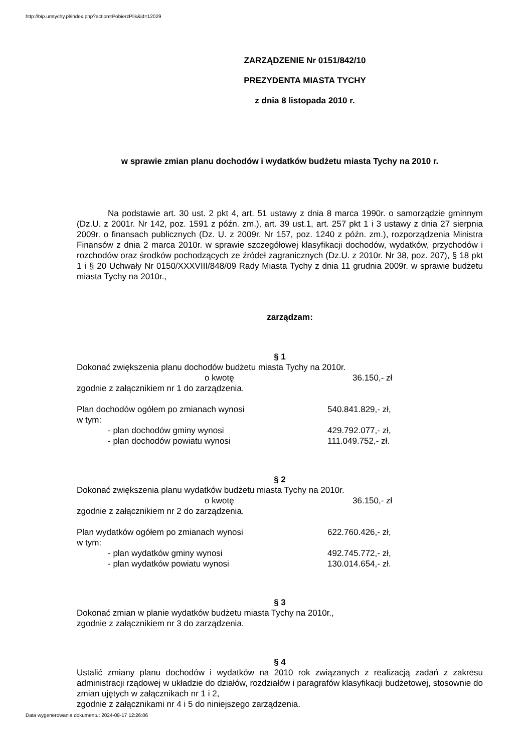http://bip.umtychy.pl/index.php?action=PobierzPlik&id=12029
ZARZĄDZENIE Nr 0151/842/10
PREZYDENTA MIASTA TYCHY
z dnia 8 listopada 2010 r.
w sprawie zmian planu dochodów i wydatków budżetu miasta Tychy na 2010 r.
Na podstawie art. 30 ust. 2 pkt 4, art. 51 ustawy z dnia 8 marca 1990r. o samorządzie gminnym (Dz.U. z 2001r. Nr 142, poz. 1591 z późn. zm.), art. 39 ust.1, art. 257 pkt 1 i 3 ustawy z dnia 27 sierpnia 2009r. o finansach publicznych (Dz. U. z 2009r. Nr 157, poz. 1240 z późn. zm.), rozporządzenia Ministra Finansów z dnia 2 marca 2010r. w sprawie szczegółowej klasyfikacji dochodów, wydatków, przychodów i rozchodów oraz środków pochodzących ze źródeł zagranicznych (Dz.U. z 2010r. Nr 38, poz. 207), § 18 pkt 1 i § 20 Uchwały Nr 0150/XXXVIII/848/09 Rady Miasta Tychy z dnia 11 grudnia 2009r. w sprawie budżetu miasta Tychy na 2010r.,
zarządzam:
§ 1
Dokonać zwiększenia planu dochodów budżetu miasta Tychy na 2010r.
o kwotę 36.150,- zł
zgodnie z załącznikiem nr 1 do zarządzenia.
Plan dochodów ogółem po zmianach wynosi 540.841.829,- zł,
w tym:
- plan dochodów gminy wynosi 429.792.077,- zł,
- plan dochodów powiatu wynosi 111.049.752,- zł.
§ 2
Dokonać zwiększenia planu wydatków budżetu miasta Tychy na 2010r.
o kwotę 36.150,- zł
zgodnie z załącznikiem nr 2 do zarządzenia.
Plan wydatków ogółem po zmianach wynosi 622.760.426,- zł,
w tym:
- plan wydatków gminy wynosi 492.745.772,- zł,
- plan wydatków powiatu wynosi 130.014.654,- zł.
§ 3
Dokonać zmian w planie wydatków budżetu miasta Tychy na 2010r.,
zgodnie z załącznikiem nr 3 do zarządzenia.
§ 4
Ustalić zmiany planu dochodów i wydatków na 2010 rok związanych z realizacją zadań z zakresu administracji rządowej w układzie do działów, rozdziałów i paragrafów klasyfikacji budżetowej, stosownie do zmian ujętych w załącznikach nr 1 i 2,
zgodnie z załącznikami nr 4 i 5 do niniejszego zarządzenia.
Data wygenerowania dokumentu: 2024-08-17 12:26:06